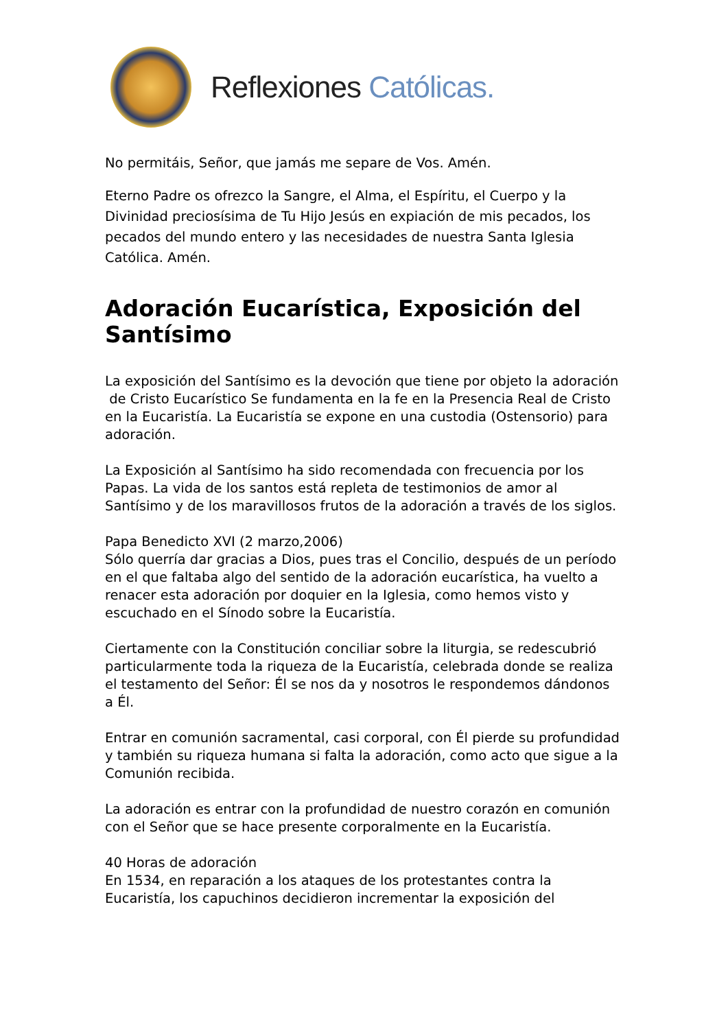Reflexiones Católicas.
No permitáis, Señor, que jamás me separe de Vos. Amén.
Eterno Padre os ofrezco la Sangre, el Alma, el Espíritu, el Cuerpo y la Divinidad preciosísima de Tu Hijo Jesús en expiación de mis pecados, los pecados del mundo entero y las necesidades de nuestra Santa Iglesia Católica. Amén.
Adoración Eucarística, Exposición del Santísimo
La exposición del Santísimo es la devoción que tiene por objeto la adoración de Cristo Eucarístico Se fundamenta en la fe en la Presencia Real de Cristo en la Eucaristía. La Eucaristía se expone en una custodia (Ostensorio) para adoración.
La Exposición al Santísimo ha sido recomendada con frecuencia por los Papas. La vida de los santos está repleta de testimonios de amor al Santísimo y de los maravillosos frutos de la adoración a través de los siglos.
Papa Benedicto XVI (2 marzo,2006)
Sólo querría dar gracias a Dios, pues tras el Concilio, después de un período en el que faltaba algo del sentido de la adoración eucarística, ha vuelto a renacer esta adoración por doquier en la Iglesia, como hemos visto y escuchado en el Sínodo sobre la Eucaristía.
Ciertamente con la Constitución conciliar sobre la liturgia, se redescubrió particularmente toda la riqueza de la Eucaristía, celebrada donde se realiza el testamento del Señor: Él se nos da y nosotros le respondemos dándonos a Él.
Entrar en comunión sacramental, casi corporal, con Él pierde su profundidad y también su riqueza humana si falta la adoración, como acto que sigue a la Comunión recibida.
La adoración es entrar con la profundidad de nuestro corazón en comunión con el Señor que se hace presente corporalmente en la Eucaristía.
40 Horas de adoración
En 1534, en reparación a los ataques de los protestantes contra la Eucaristía, los capuchinos decidieron incrementar la exposición del